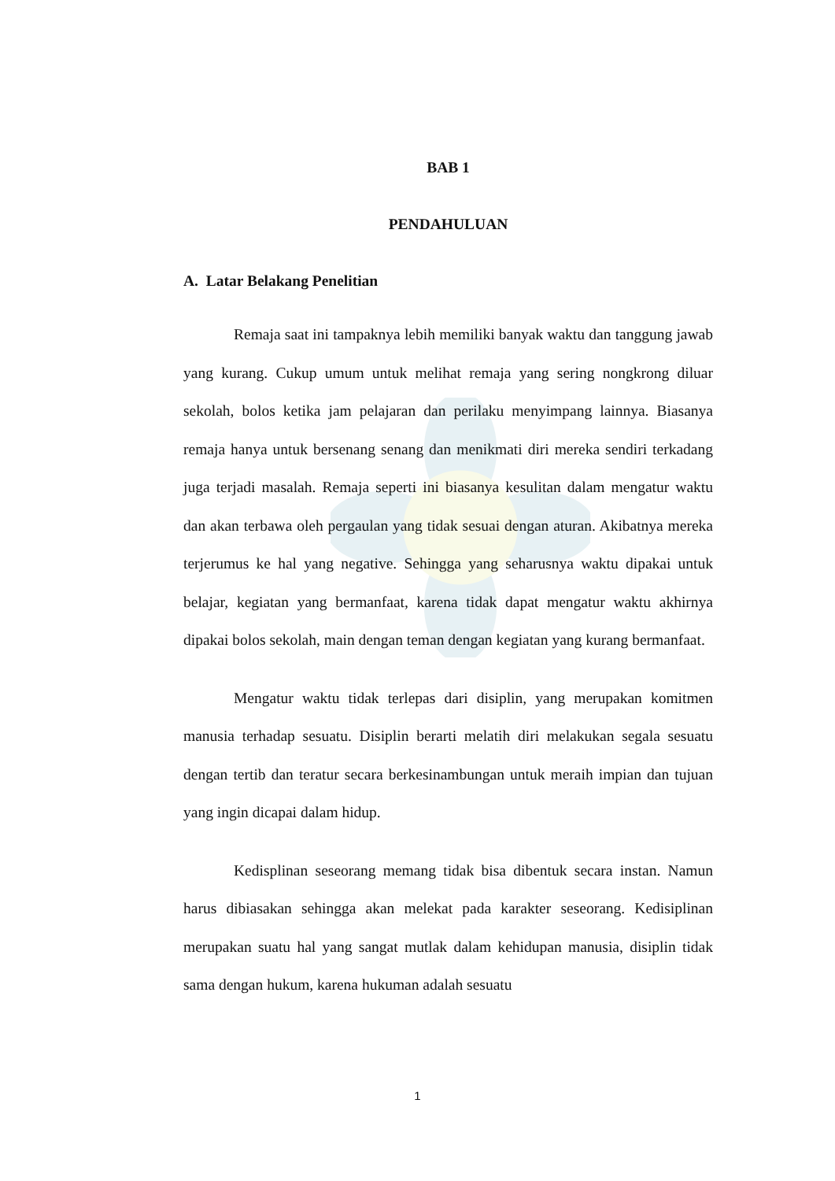BAB 1
PENDAHULUAN
A. Latar Belakang Penelitian
Remaja saat ini tampaknya lebih memiliki banyak waktu dan tanggung jawab yang kurang. Cukup umum untuk melihat remaja yang sering nongkrong diluar sekolah, bolos ketika jam pelajaran dan perilaku menyimpang lainnya. Biasanya remaja hanya untuk bersenang senang dan menikmati diri mereka sendiri terkadang juga terjadi masalah. Remaja seperti ini biasanya kesulitan dalam mengatur waktu dan akan terbawa oleh pergaulan yang tidak sesuai dengan aturan. Akibatnya mereka terjerumus ke hal yang negative. Sehingga yang seharusnya waktu dipakai untuk belajar, kegiatan yang bermanfaat, karena tidak dapat mengatur waktu akhirnya dipakai bolos sekolah, main dengan teman dengan kegiatan yang kurang bermanfaat.
Mengatur waktu tidak terlepas dari disiplin, yang merupakan komitmen manusia terhadap sesuatu. Disiplin berarti melatih diri melakukan segala sesuatu dengan tertib dan teratur secara berkesinambungan untuk meraih impian dan tujuan yang ingin dicapai dalam hidup.
Kedisplinan seseorang memang tidak bisa dibentuk secara instan. Namun harus dibiasakan sehingga akan melekat pada karakter seseorang. Kedisiplinan merupakan suatu hal yang sangat mutlak dalam kehidupan manusia, disiplin tidak sama dengan hukum, karena hukuman adalah sesuatu
1